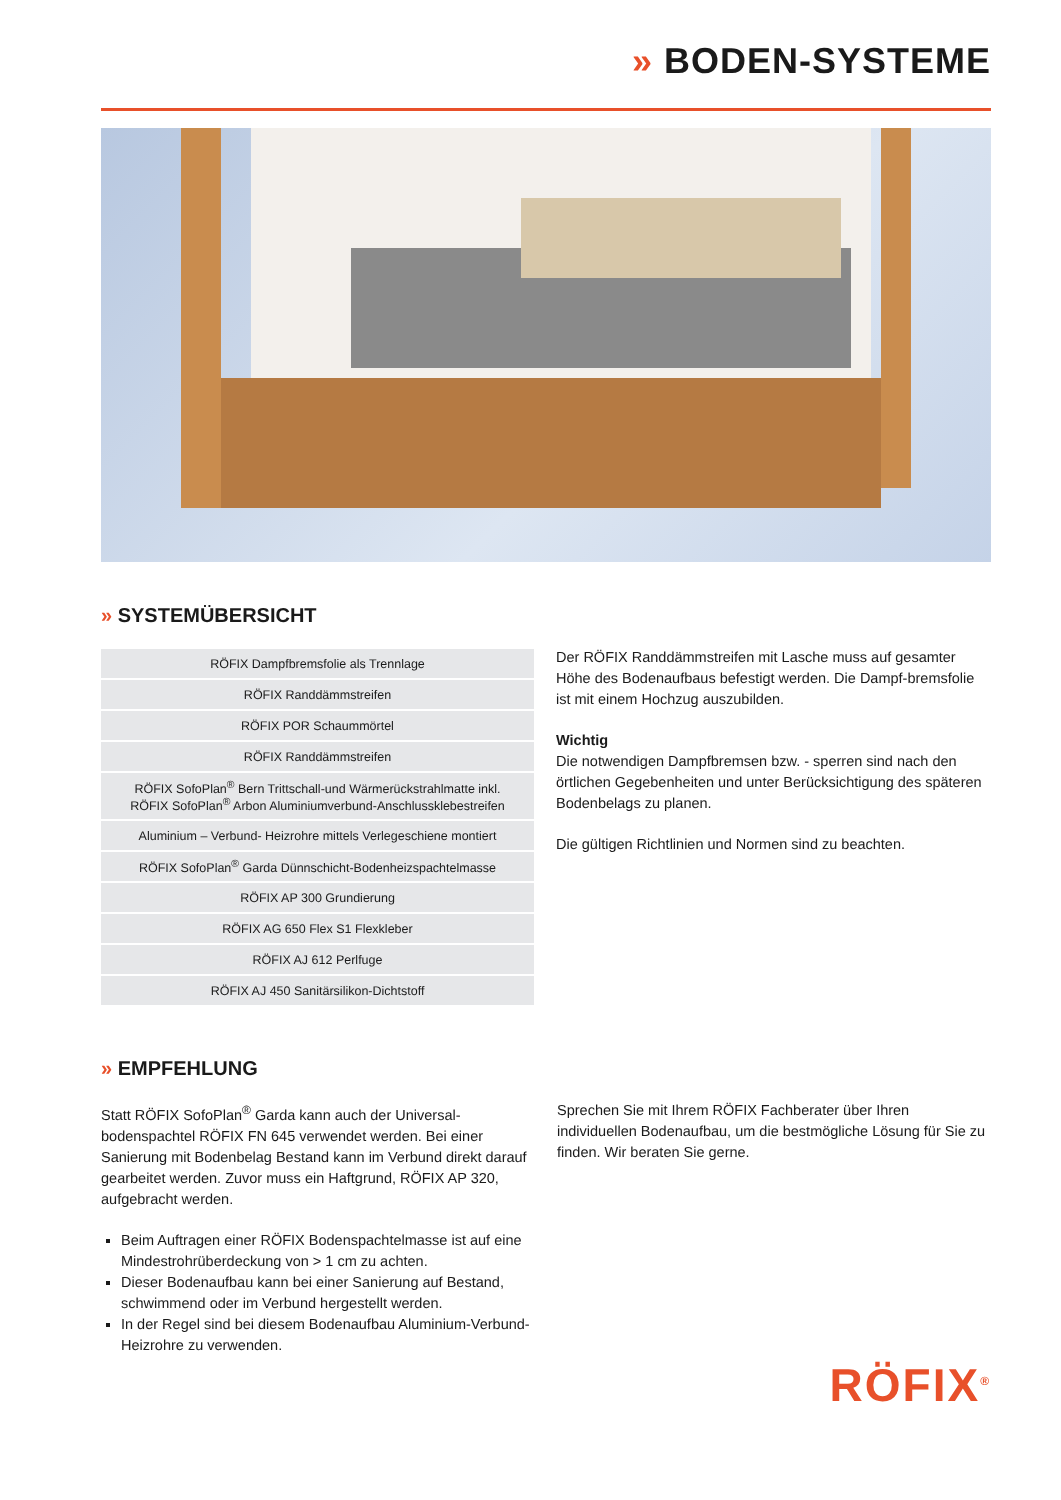» BODEN-SYSTEME
» SYSTEMÜBERSICHT
| RÖFIX Dampfbremsfolie als Trennlage |
| RÖFIX Randdämmstreifen |
| RÖFIX POR Schaummörtel |
| RÖFIX Randdämmstreifen |
| RÖFIX SofoPlan<sup>®</sup> Bern Trittschall-und Wärmerückstrahlmatte inkl. RÖFIX SofoPlan<sup>®</sup> Arbon Aluminiumverbund-Anschlussklebestreifen |
| Aluminium – Verbund- Heizrohre mittels Verlegeschiene montiert |
| RÖFIX SofoPlan<sup>®</sup> Garda Dünnschicht-Bodenheizspachtelmasse |
| RÖFIX AP 300 Grundierung |
| RÖFIX AG 650 Flex S1 Flexkleber |
| RÖFIX AJ 612 Perlfuge |
| RÖFIX AJ 450 Sanitärsilikon-Dichtstoff |
Der RÖFIX Randdämmstreifen mit Lasche muss auf gesamter Höhe des Bodenaufbaus befestigt werden. Die Dampf-bremsfolie ist mit einem Hochzug auszubilden.
Wichtig
Die notwendigen Dampfbremsen bzw. - sperren sind nach den örtlichen Gegebenheiten und unter Berücksichtigung des späteren Bodenbelags zu planen.
Die gültigen Richtlinien und Normen sind zu beachten.
» EMPFEHLUNG
Statt RÖFIX SofoPlan<sup>®</sup> Garda kann auch der Universal-bodenspachtel RÖFIX FN 645 verwendet werden. Bei einer Sanierung mit Bodenbelag Bestand kann im Verbund direkt darauf gearbeitet werden. Zuvor muss ein Haftgrund, RÖFIX AP 320, aufgebracht werden.
Beim Auftragen einer RÖFIX Bodenspachtelmasse ist auf eine Mindestrohrüberdeckung von > 1 cm zu achten.
Dieser Bodenaufbau kann bei einer Sanierung auf Bestand, schwimmend oder im Verbund hergestellt werden.
In der Regel sind bei diesem Bodenaufbau Aluminium-Verbund-Heizrohre zu verwenden.
Sprechen Sie mit Ihrem RÖFIX Fachberater über Ihren individuellen Bodenaufbau, um die bestmögliche Lösung für Sie zu finden. Wir beraten Sie gerne.
RÖFIX<sup>®</sup>